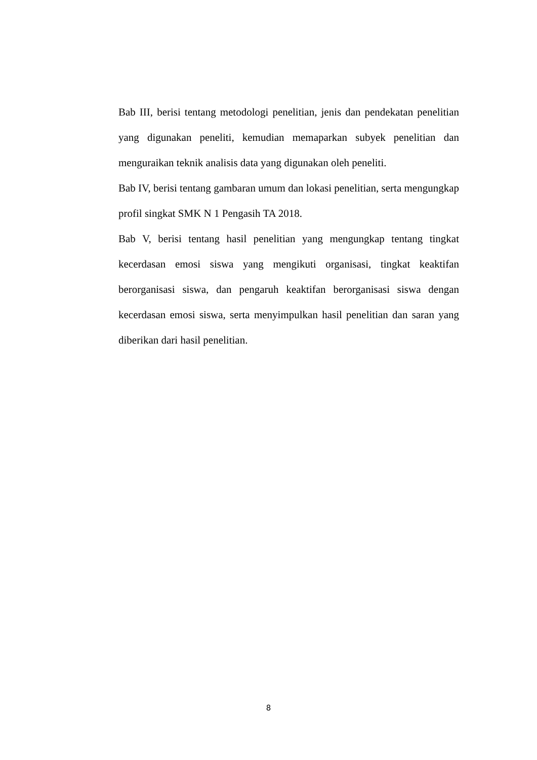Bab III, berisi tentang metodologi penelitian, jenis dan pendekatan penelitian yang digunakan peneliti, kemudian memaparkan subyek penelitian dan menguraikan teknik analisis data yang digunakan oleh peneliti.
Bab IV, berisi tentang gambaran umum dan lokasi penelitian, serta mengungkap profil singkat SMK N 1 Pengasih TA 2018.
Bab V, berisi tentang hasil penelitian yang mengungkap tentang tingkat kecerdasan emosi siswa yang mengikuti organisasi, tingkat keaktifan berorganisasi siswa, dan pengaruh keaktifan berorganisasi siswa dengan kecerdasan emosi siswa, serta menyimpulkan hasil penelitian dan saran yang diberikan dari hasil penelitian.
8